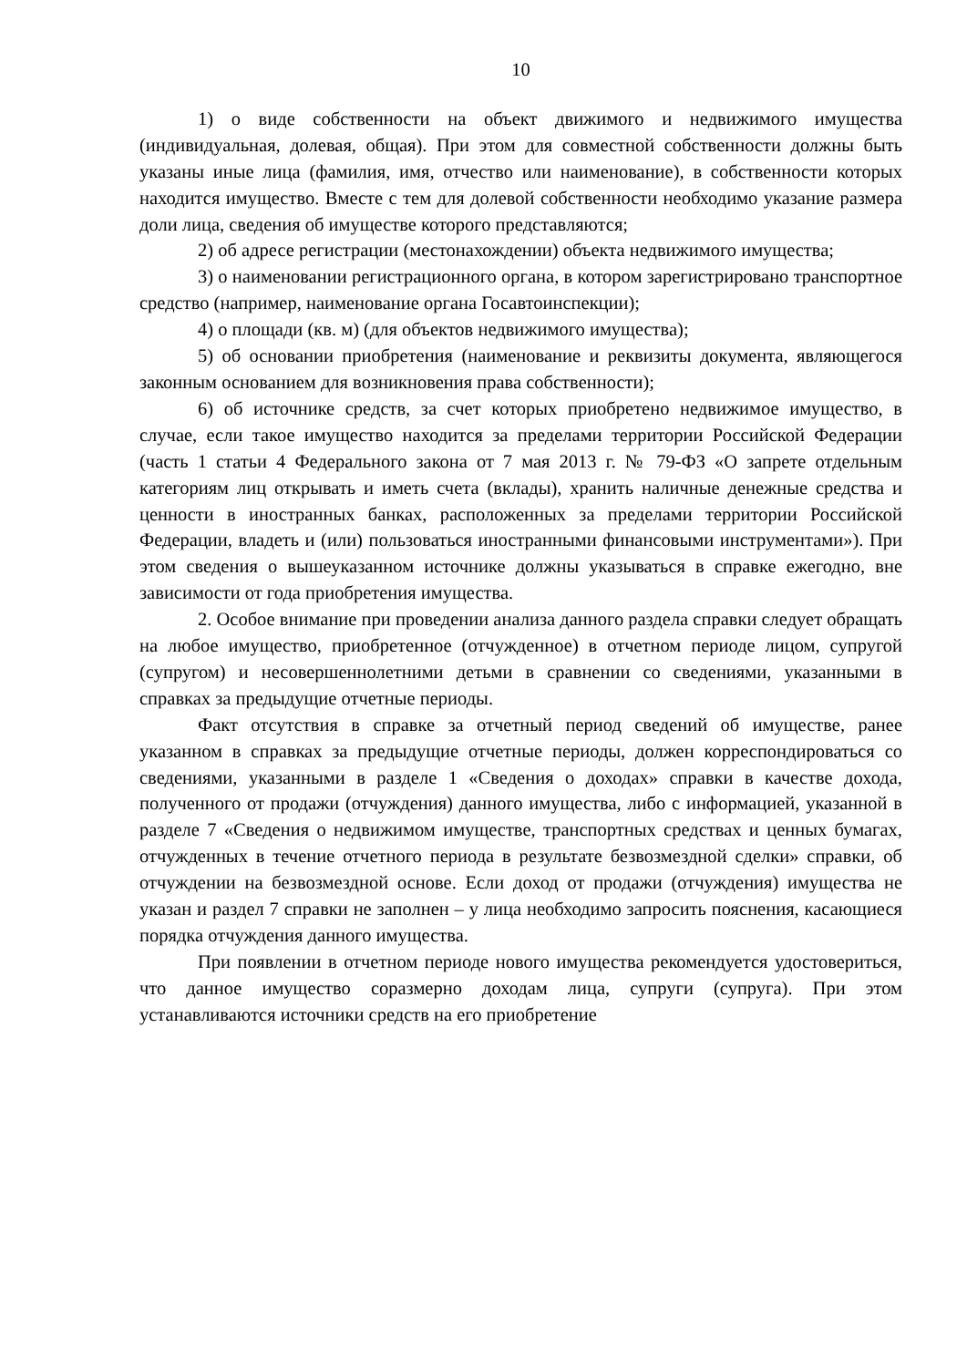10
1) о виде собственности на объект движимого и недвижимого имущества (индивидуальная, долевая, общая). При этом для совместной собственности должны быть указаны иные лица (фамилия, имя, отчество или наименование), в собственности которых находится имущество. Вместе с тем для долевой собственности необходимо указание размера доли лица, сведения об имуществе которого представляются;
2) об адресе регистрации (местонахождении) объекта недвижимого имущества;
3) о наименовании регистрационного органа, в котором зарегистрировано транспортное средство (например, наименование органа Госавтоинспекции);
4) о площади (кв. м) (для объектов недвижимого имущества);
5) об основании приобретения (наименование и реквизиты документа, являющегося законным основанием для возникновения права собственности);
6) об источнике средств, за счет которых приобретено недвижимое имущество, в случае, если такое имущество находится за пределами территории Российской Федерации (часть 1 статьи 4 Федерального закона от 7 мая 2013 г. № 79-ФЗ «О запрете отдельным категориям лиц открывать и иметь счета (вклады), хранить наличные денежные средства и ценности в иностранных банках, расположенных за пределами территории Российской Федерации, владеть и (или) пользоваться иностранными финансовыми инструментами»). При этом сведения о вышеуказанном источнике должны указываться в справке ежегодно, вне зависимости от года приобретения имущества.
2. Особое внимание при проведении анализа данного раздела справки следует обращать на любое имущество, приобретенное (отчужденное) в отчетном периоде лицом, супругой (супругом) и несовершеннолетними детьми в сравнении со сведениями, указанными в справках за предыдущие отчетные периоды.
Факт отсутствия в справке за отчетный период сведений об имуществе, ранее указанном в справках за предыдущие отчетные периоды, должен корреспондироваться со сведениями, указанными в разделе 1 «Сведения о доходах» справки в качестве дохода, полученного от продажи (отчуждения) данного имущества, либо с информацией, указанной в разделе 7 «Сведения о недвижимом имуществе, транспортных средствах и ценных бумагах, отчужденных в течение отчетного периода в результате безвозмездной сделки» справки, об отчуждении на безвозмездной основе. Если доход от продажи (отчуждения) имущества не указан и раздел 7 справки не заполнен – у лица необходимо запросить пояснения, касающиеся порядка отчуждения данного имущества.
При появлении в отчетном периоде нового имущества рекомендуется удостовериться, что данное имущество соразмерно доходам лица, супруги (супруга). При этом устанавливаются источники средств на его приобретение